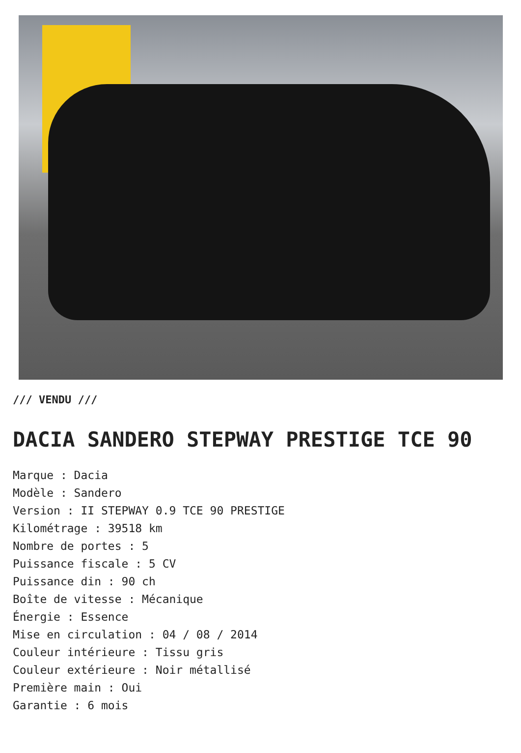/// VENDU ///
DACIA SANDERO STEPWAY PRESTIGE TCE 90
Marque : Dacia
Modèle : Sandero
Version : II STEPWAY 0.9 TCE 90 PRESTIGE
Kilométrage : 39518 km
Nombre de portes : 5
Puissance fiscale : 5 CV
Puissance din : 90 ch
Boîte de vitesse : Mécanique
Énergie : Essence
Mise en circulation : 04 / 08 / 2014
Couleur intérieure : Tissu gris
Couleur extérieure : Noir métallisé
Première main : Oui
Garantie : 6 mois